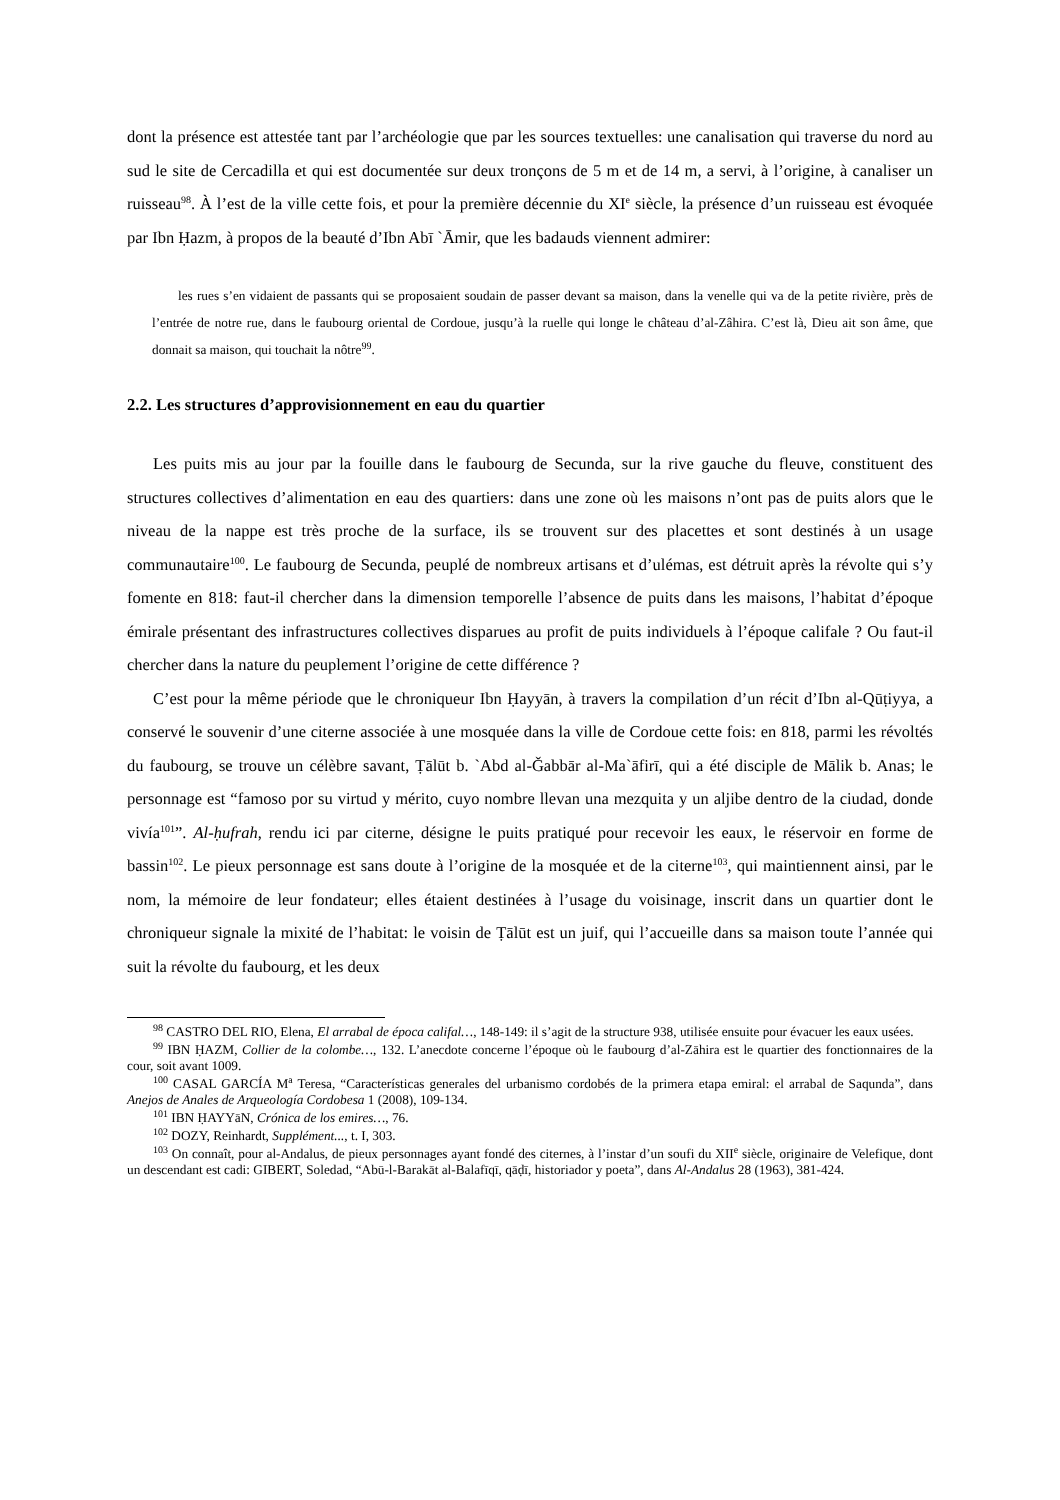dont la présence est attestée tant par l’archéologie que par les sources textuelles: une canalisation qui traverse du nord au sud le site de Cercadilla et qui est documentée sur deux tronçons de 5 m et de 14 m, a servi, à l’origine, à canaliser un ruisseau<sup>98</sup>. À l’est de la ville cette fois, et pour la première décennie du XI<sup>e</sup> siècle, la présence d’un ruisseau est évoquée par Ibn Ḥazm, à propos de la beauté d’Ibn Abī `Āmir, que les badauds viennent admirer:
les rues s’en vidaient de passants qui se proposaient soudain de passer devant sa maison, dans la venelle qui va de la petite rivière, près de l’entrée de notre rue, dans le faubourg oriental de Cordoue, jusqu’à la ruelle qui longe le château d’al-Zâhira. C’est là, Dieu ait son âme, que donnait sa maison, qui touchait la nôtre<sup>99</sup>.
2.2. Les structures d’approvisionnement en eau du quartier
Les puits mis au jour par la fouille dans le faubourg de Secunda, sur la rive gauche du fleuve, constituent des structures collectives d’alimentation en eau des quartiers: dans une zone où les maisons n’ont pas de puits alors que le niveau de la nappe est très proche de la surface, ils se trouvent sur des placettes et sont destinés à un usage communautaire<sup>100</sup>. Le faubourg de Secunda, peuplé de nombreux artisans et d’ulémas, est détruit après la révolte qui s’y fomente en 818: faut-il chercher dans la dimension temporelle l’absence de puits dans les maisons, l’habitat d’époque émirale présentant des infrastructures collectives disparues au profit de puits individuels à l’époque califale ? Ou faut-il chercher dans la nature du peuplement l’origine de cette différence ?
C’est pour la même période que le chroniqueur Ibn Ḥayyān, à travers la compilation d’un récit d’Ibn al-Qūṭiyya, a conservé le souvenir d’une citerne associée à une mosquée dans la ville de Cordoue cette fois: en 818, parmi les révoltés du faubourg, se trouve un célèbre savant, Ṭālūt b. `Abd al-Ǧabbār al-Ma`āfirī, qui a été disciple de Mālik b. Anas; le personnage est “famoso por su virtud y mérito, cuyo nombre llevan una mezquita y un aljibe dentro de la ciudad, donde vivía<sup>101</sup>”. Al-ḥufrah, rendu ici par citerne, désigne le puits pratiqué pour recevoir les eaux, le réservoir en forme de bassin<sup>102</sup>. Le pieux personnage est sans doute à l’origine de la mosquée et de la citerne<sup>103</sup>, qui maintiennent ainsi, par le nom, la mémoire de leur fondateur; elles étaient destinées à l’usage du voisinage, inscrit dans un quartier dont le chroniqueur signale la mixité de l’habitat: le voisin de Ṭālūt est un juif, qui l’accueille dans sa maison toute l’année qui suit la révolte du faubourg, et les deux
<sup>98</sup> CASTRO DEL RIO, Elena, El arrabal de época califal…, 148-149: il s’agit de la structure 938, utilisée ensuite pour évacuer les eaux usées.
<sup>99</sup> IBN ḤAZM, Collier de la colombe…, 132. L’anecdote concerne l’époque où le faubourg d’al-Zāhira est le quartier des fonctionnaires de la cour, soit avant 1009.
<sup>100</sup> CASAL GARCÍA M<sup>a</sup> Teresa, “Características generales del urbanismo cordobés de la primera etapa emiral: el arrabal de Saqunda”, dans Anejos de Anales de Arqueología Cordobesa 1 (2008), 109-134.
<sup>101</sup> IBN ḤAYYāN, Crónica de los emires…, 76.
<sup>102</sup> DOZY, Reinhardt, Supplément..., t. I, 303.
<sup>103</sup> On connaît, pour al-Andalus, de pieux personnages ayant fondé des citernes, à l’instar d’un soufi du XII<sup>e</sup> siècle, originaire de Velefique, dont un descendant est cadi: GIBERT, Soledad, “Abū-l-Barakāt al-Balafīqī, qāḍī, historiador y poeta”, dans Al-Andalus 28 (1963), 381-424.